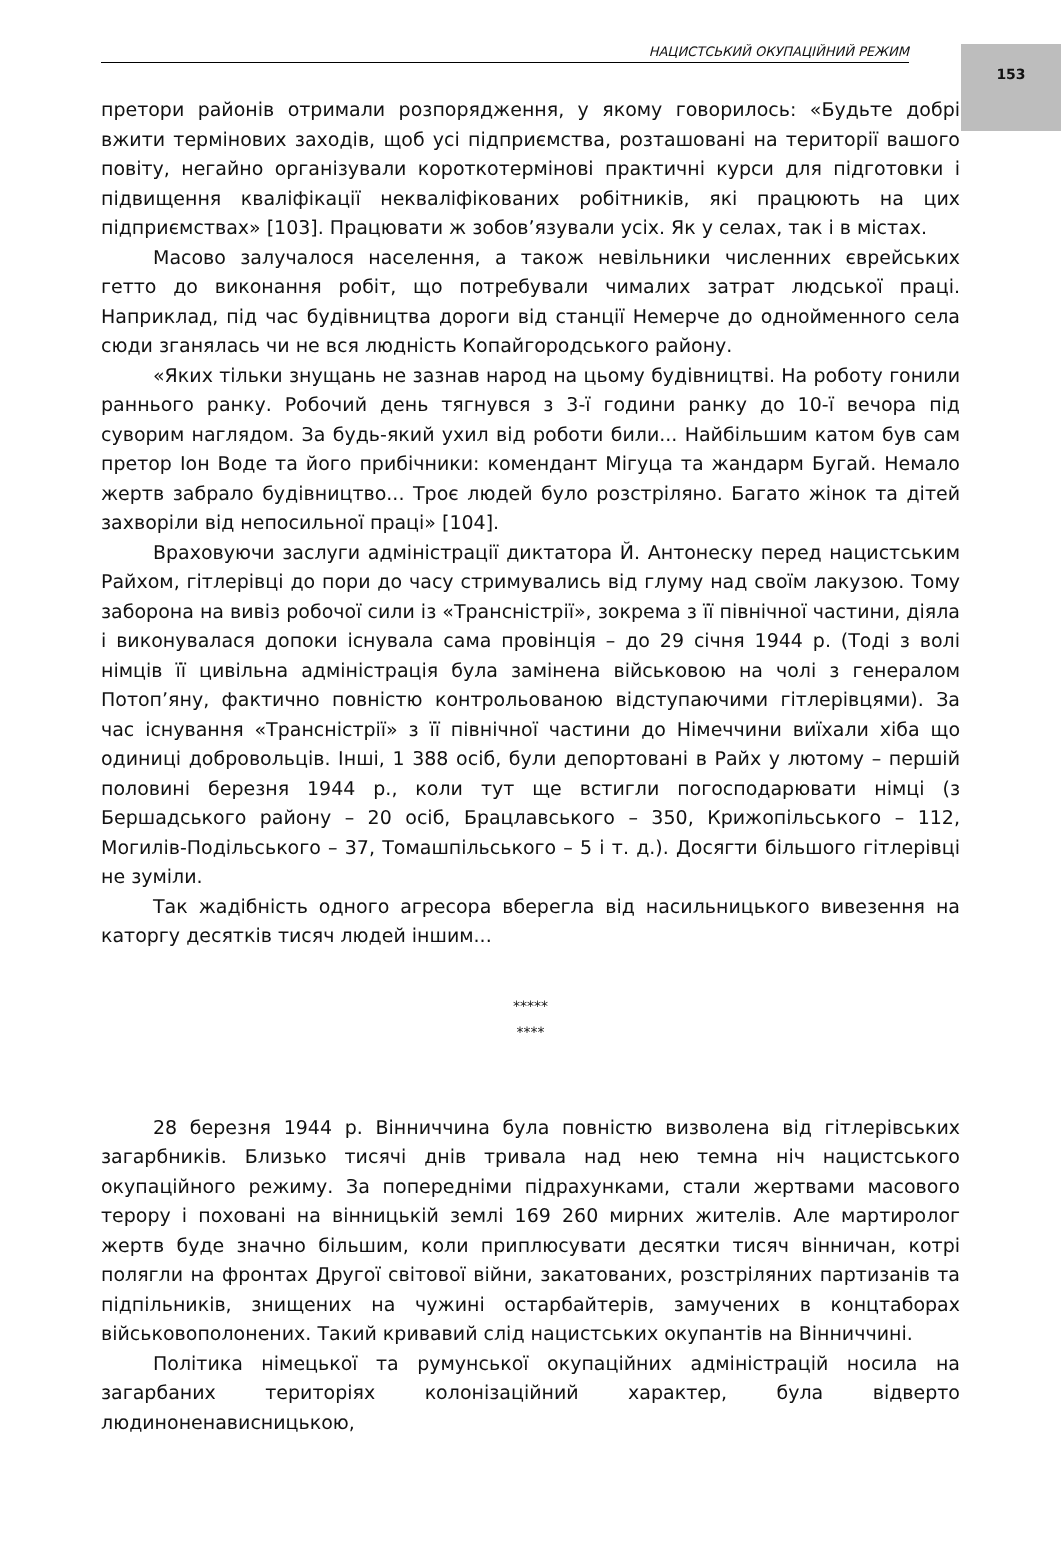153
НАЦИСТСЬКИЙ ОКУПАЦІЙНИЙ РЕЖИМ
претори районів отримали розпорядження, у якому говорилось: «Будьте добрі вжити термінових заходів, щоб усі підприємства, розташовані на території вашого повіту, негайно організували короткотермінові практичні курси для підготовки і підвищення кваліфікації некваліфікованих робітників, які працюють на цих підприємствах» [103]. Працювати ж зобов’язували усіх. Як у селах, так і в містах.
Масово залучалося населення, а також невільники численних єврейських гетто до виконання робіт, що потребували чималих затрат людської праці. Наприклад, під час будівництва дороги від станції Немерче до однойменного села сюди зганялась чи не вся людність Копайгородського району.
«Яких тільки знущань не зазнав народ на цьому будівництві. На роботу гонили раннього ранку. Робочий день тягнувся з 3-ї години ранку до 10-ї вечора під суворим наглядом. За будь-який ухил від роботи били... Найбільшим катом був сам претор Іон Воде та його прибічники: комендант Мігуца та жандарм Бугай. Немало жертв забрало будівництво... Троє людей було розстріляно. Багато жінок та дітей захворіли від непосильної праці» [104].
Враховуючи заслуги адміністрації диктатора Й. Антонеску перед нацистським Райхом, гітлерівці до пори до часу стримувались від глуму над своїм лакузою. Тому заборона на вивіз робочої сили із «Трансністрії», зокрема з її північної частини, діяла і виконувалася допоки існувала сама провінція – до 29 січня 1944 р. (Тоді з волі німців її цивільна адміністрація була замінена військовою на чолі з генералом Потоп’яну, фактично повністю контрольованою відступаючими гітлерівцями). За час існування «Трансністрії» з її північної частини до Німеччини виїхали хіба що одиниці добровольців. Інші, 1 388 осіб, були депортовані в Райх у лютому – першій половині березня 1944 р., коли тут ще встигли погосподарювати німці (з Бершадського району – 20 осіб, Брацлавського – 350, Крижопільського – 112, Могилів-Подільського – 37, Томашпільського – 5 і т. д.). Досягти більшого гітлерівці не зуміли.
Так жадібність одного агресора вберегла від насильницького вивезення на каторгу десятків тисяч людей іншим...
*****
****
28 березня 1944 р. Вінниччина була повністю визволена від гітлерівських загарбників. Близько тисячі днів тривала над нею темна ніч нацистського окупаційного режиму. За попередніми підрахунками, стали жертвами масового терору і поховані на вінницькій землі 169 260 мирних жителів. Але мартиролог жертв буде значно більшим, коли приплюсувати десятки тисяч вінничан, котрі полягли на фронтах Другої світової війни, закатованих, розстріляних партизанів та підпільників, знищених на чужині остарбайтерів, замучених в концтаборах військовополонених. Такий кривавий слід нацистських окупантів на Вінниччині.
Політика німецької та румунської окупаційних адміністрацій носила на загарбаних територіях колонізаційний характер, була відверто людиноненависницькою,